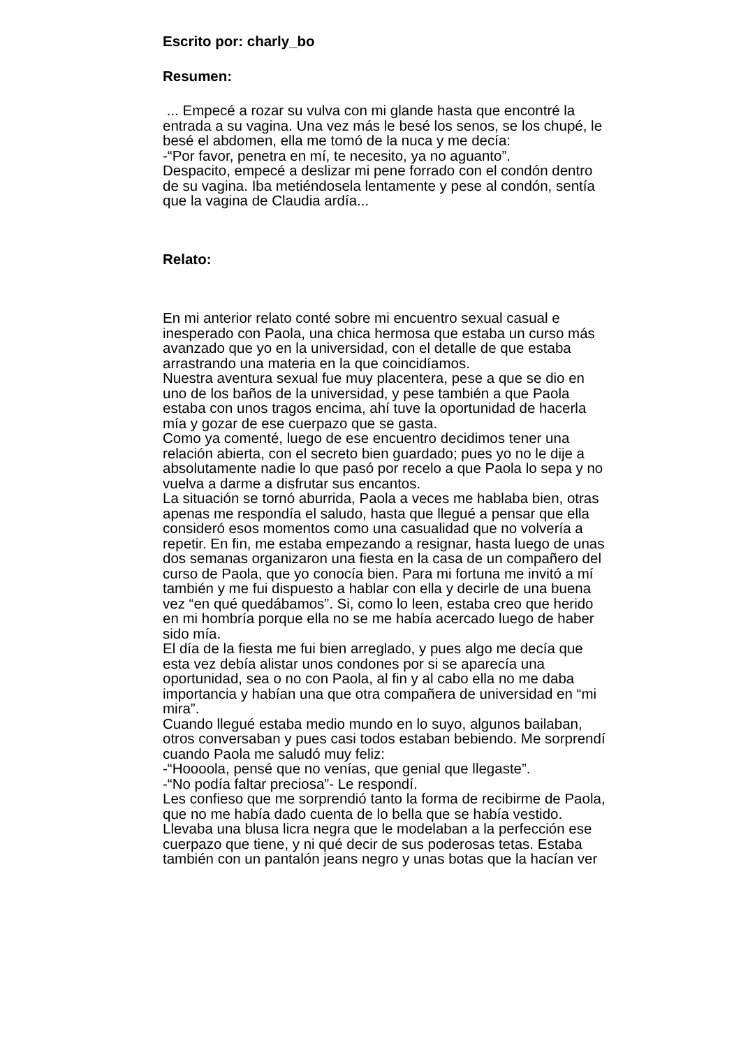Escrito por: charly_bo
Resumen:
... Empecé a rozar su vulva con mi glande hasta que encontré la
entrada a su vagina. Una vez más le besé los senos, se los chupé, le
besé el abdomen, ella me tomó de la nuca y me decía:
-“Por favor, penetra en mí, te necesito, ya no aguanto”.
Despacito, empecé a deslizar mi pene forrado con el condón dentro
de su vagina. Iba metiéndosela lentamente y pese al condón, sentía
que la vagina de Claudia ardía...
Relato:
En mi anterior relato conté sobre mi encuentro sexual casual e
inesperado con Paola, una chica hermosa que estaba un curso más
avanzado que yo en la universidad, con el detalle de que estaba
arrastrando una materia en la que coincidíamos.
Nuestra aventura sexual fue muy placentera, pese a que se dio en
uno de los baños de la universidad, y pese también a que Paola
estaba con unos tragos encima, ahí tuve la oportunidad de hacerla
mía y gozar de ese cuerpazo que se gasta.
Como ya comenté, luego de ese encuentro decidimos tener una
relación abierta, con el secreto bien guardado; pues yo no le dije a
absolutamente nadie lo que pasó por recelo a que Paola lo sepa y no
vuelva a darme a disfrutar sus encantos.
La situación se tornó aburrida, Paola a veces me hablaba bien, otras
apenas me respondía el saludo, hasta que llegué a pensar que ella
consideró esos momentos como una casualidad que no volvería a
repetir. En fin, me estaba empezando a resignar, hasta luego de unas
dos semanas organizaron una fiesta en la casa de un compañero del
curso de Paola, que yo conocía bien. Para mi fortuna me invitó a mí
también y me fui dispuesto a hablar con ella y decirle de una buena
vez “en qué quedábamos”. Si, como lo leen, estaba creo que herido
en mi hombría porque ella no se me había acercado luego de haber
sido mía.
El día de la fiesta me fui bien arreglado, y pues algo me decía que
esta vez debía alistar unos condones por si se aparecía una
oportunidad, sea o no con Paola, al fin y al cabo ella no me daba
importancia y habían una que otra compañera de universidad en “mi
mira”.
Cuando llegué estaba medio mundo en lo suyo, algunos bailaban,
otros conversaban y pues casi todos estaban bebiendo. Me sorprendí
cuando Paola me saludó muy feliz:
-“Hoooola, pensé que no venías, que genial que llegaste”.
-“No podía faltar preciosa”- Le respondí.
Les confieso que me sorprendió tanto la forma de recibirme de Paola,
que no me había dado cuenta de lo bella que se había vestido.
Llevaba una blusa licra negra que le modelaban a la perfección ese
cuerpazo que tiene, y ni qué decir de sus poderosas tetas. Estaba
también con un pantalón jeans negro y unas botas que la hacían ver